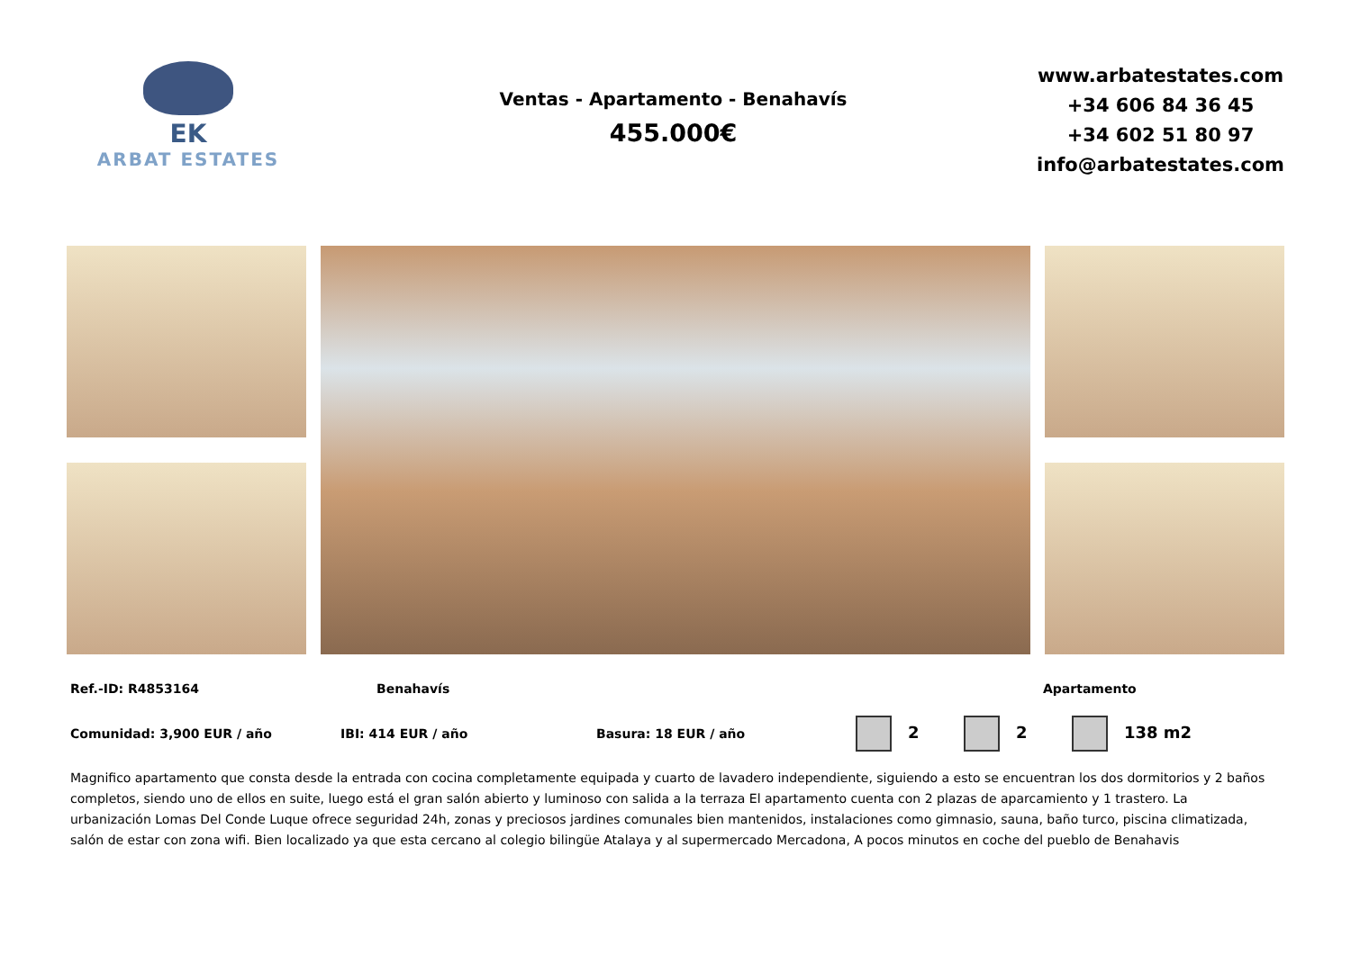EK
ARBAT ESTATES
Ventas - Apartamento - Benahavís
455.000€
www.arbatestates.com
+34 606 84 36 45
+34 602 51 80 97
info@arbatestates.com
Ref.-ID: R4853164 Benahavís Apartamento
Comunidad: 3,900 EUR / año IBI: 414 EUR / año Basura: 18 EUR / año 2 2 138 m2
Magnifico apartamento que consta desde la entrada con cocina completamente equipada y cuarto de lavadero independiente, siguiendo a esto se encuentran los dos dormitorios y 2 baños completos, siendo uno de ellos en suite, luego está el gran salón abierto y luminoso con salida a la terraza El apartamento cuenta con 2 plazas de aparcamiento y 1 trastero. La urbanización Lomas Del Conde Luque ofrece seguridad 24h, zonas y preciosos jardines comunales bien mantenidos, instalaciones como gimnasio, sauna, baño turco, piscina climatizada, salón de estar con zona wifi. Bien localizado ya que esta cercano al colegio bilingüe Atalaya y al supermercado Mercadona, A pocos minutos en coche del pueblo de Benahavis